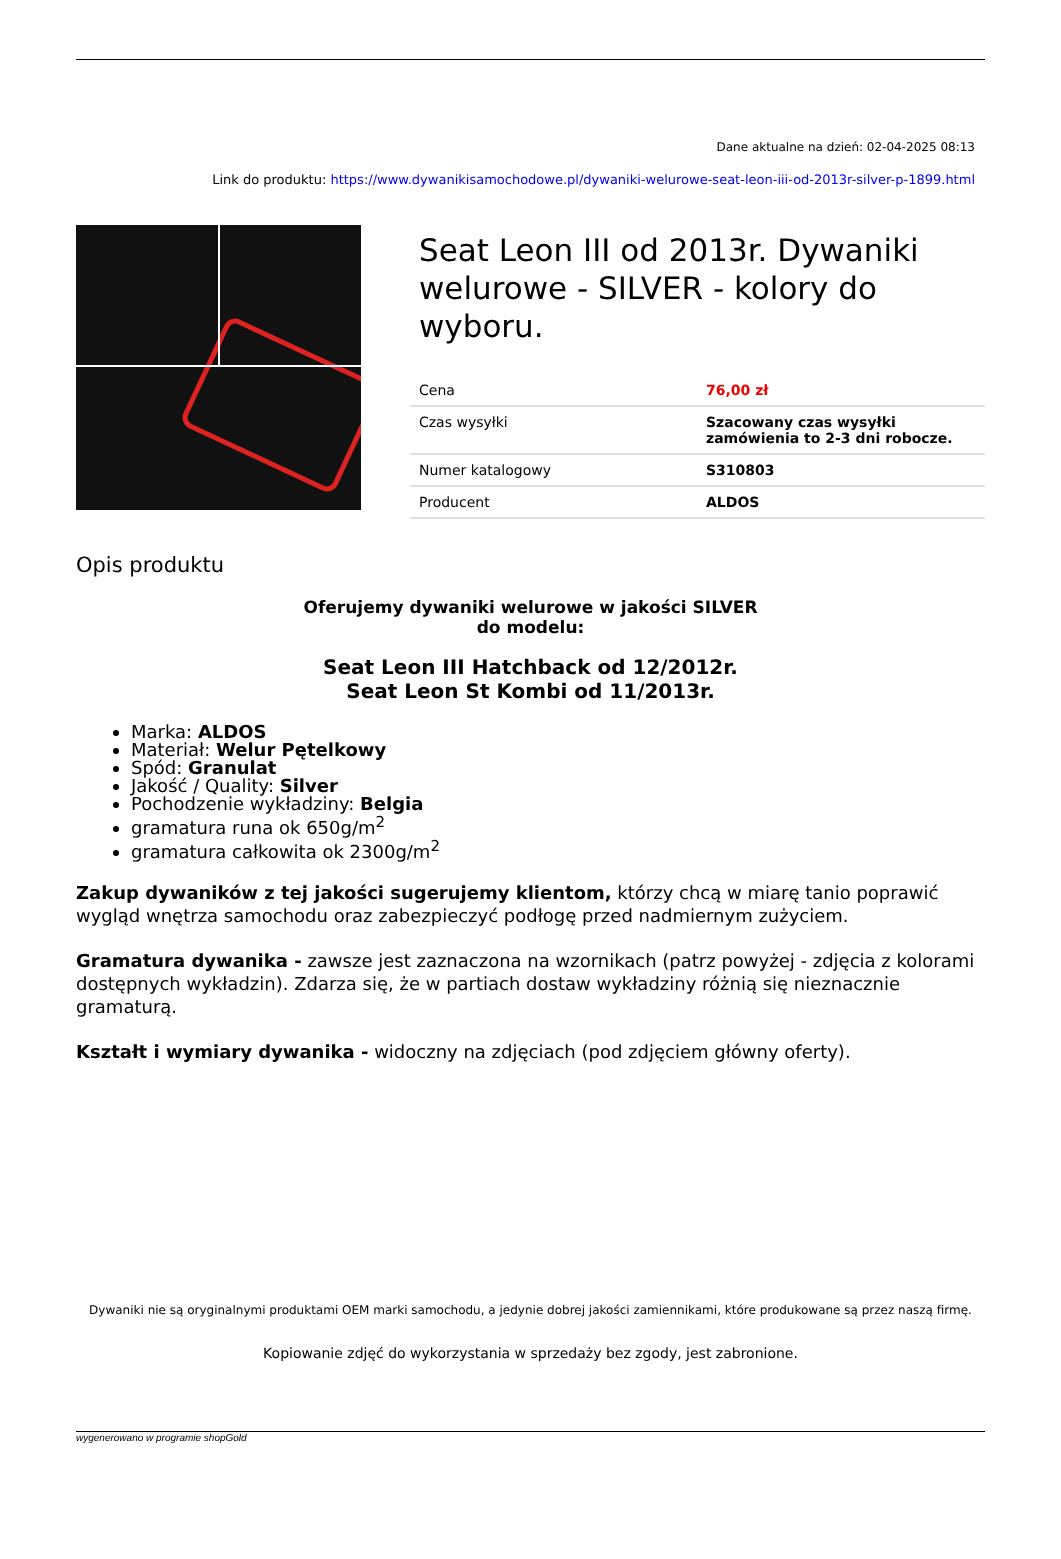Dane aktualne na dzień: 02-04-2025 08:13
Link do produktu: https://www.dywanikisamochodowe.pl/dywaniki-welurowe-seat-leon-iii-od-2013r-silver-p-1899.html
Seat Leon III od 2013r. Dywaniki welurowe - SILVER - kolory do wyboru.
| Cena | 76,00 zł |
| Czas wysyłki | Szacowany czas wysyłki zamówienia to 2-3 dni robocze. |
| Numer katalogowy | S310803 |
| Producent | ALDOS |
Opis produktu
Oferujemy dywaniki welurowe w jakości SILVER
do modelu:
Seat Leon III Hatchback od 12/2012r.
Seat Leon St Kombi od 11/2013r.
Marka: ALDOS
Materiał: Welur Pętelkowy
Spód: Granulat
Jakość / Quality: Silver
Pochodzenie wykładziny: Belgia
gramatura runa ok 650g/m<sup>2</sup>
gramatura całkowita ok 2300g/m<sup>2</sup>
Zakup dywaników z tej jakości sugerujemy klientom, którzy chcą w miarę tanio poprawić wygląd wnętrza samochodu oraz zabezpieczyć podłogę przed nadmiernym zużyciem.
Gramatura dywanika - zawsze jest zaznaczona na wzornikach (patrz powyżej - zdjęcia z kolorami dostępnych wykładzin). Zdarza się, że w partiach dostaw wykładziny różnią się nieznacznie gramaturą.
Kształt i wymiary dywanika - widoczny na zdjęciach (pod zdjęciem główny oferty).
Dywaniki nie są oryginalnymi produktami OEM marki samochodu, a jedynie dobrej jakości zamiennikami, które produkowane są przez naszą firmę.
Kopiowanie zdjęć do wykorzystania w sprzedaży bez zgody, jest zabronione.
wygenerowano w programie shopGold